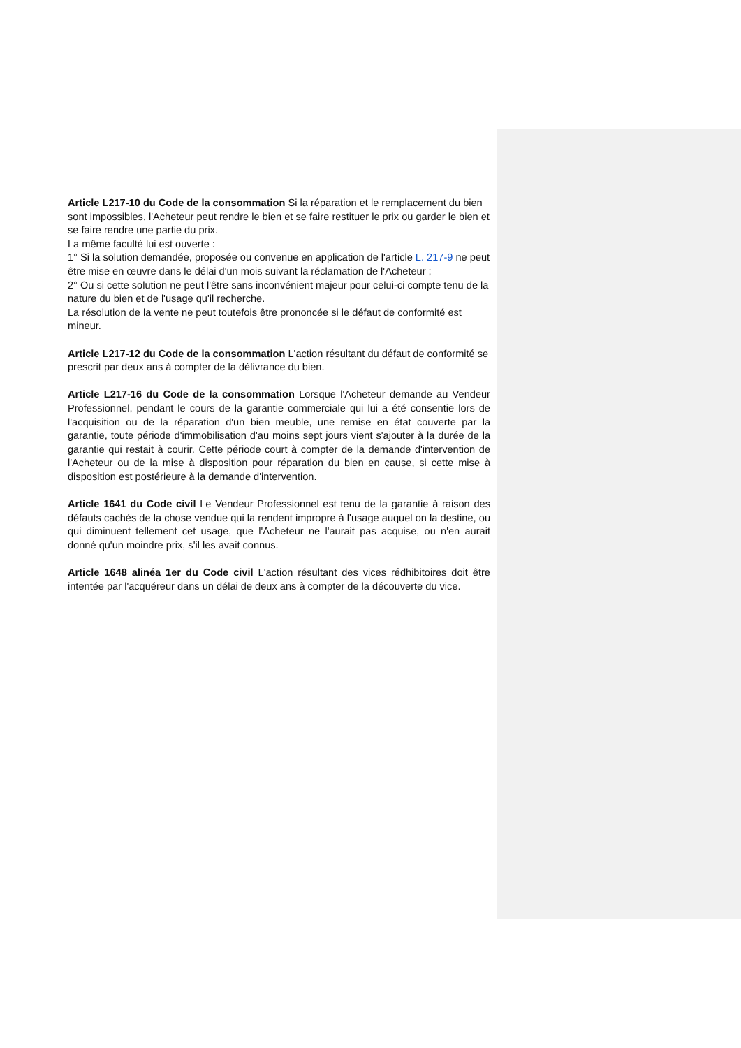Article L217-10 du Code de la consommation Si la réparation et le remplacement du bien sont impossibles, l'Acheteur peut rendre le bien et se faire restituer le prix ou garder le bien et se faire rendre une partie du prix.
La même faculté lui est ouverte :
1° Si la solution demandée, proposée ou convenue en application de l'article L. 217-9 ne peut être mise en œuvre dans le délai d'un mois suivant la réclamation de l'Acheteur ;
2° Ou si cette solution ne peut l'être sans inconvénient majeur pour celui-ci compte tenu de la nature du bien et de l'usage qu'il recherche.
La résolution de la vente ne peut toutefois être prononcée si le défaut de conformité est mineur.
Article L217-12 du Code de la consommation L'action résultant du défaut de conformité se prescrit par deux ans à compter de la délivrance du bien.
Article L217-16 du Code de la consommation Lorsque l'Acheteur demande au Vendeur Professionnel, pendant le cours de la garantie commerciale qui lui a été consentie lors de l'acquisition ou de la réparation d'un bien meuble, une remise en état couverte par la garantie, toute période d'immobilisation d'au moins sept jours vient s'ajouter à la durée de la garantie qui restait à courir. Cette période court à compter de la demande d'intervention de l'Acheteur ou de la mise à disposition pour réparation du bien en cause, si cette mise à disposition est postérieure à la demande d'intervention.
Article 1641 du Code civil Le Vendeur Professionnel est tenu de la garantie à raison des défauts cachés de la chose vendue qui la rendent impropre à l'usage auquel on la destine, ou qui diminuent tellement cet usage, que l'Acheteur ne l'aurait pas acquise, ou n'en aurait donné qu'un moindre prix, s'il les avait connus.
Article 1648 alinéa 1er du Code civil L'action résultant des vices rédhibitoires doit être intentée par l'acquéreur dans un délai de deux ans à compter de la découverte du vice.